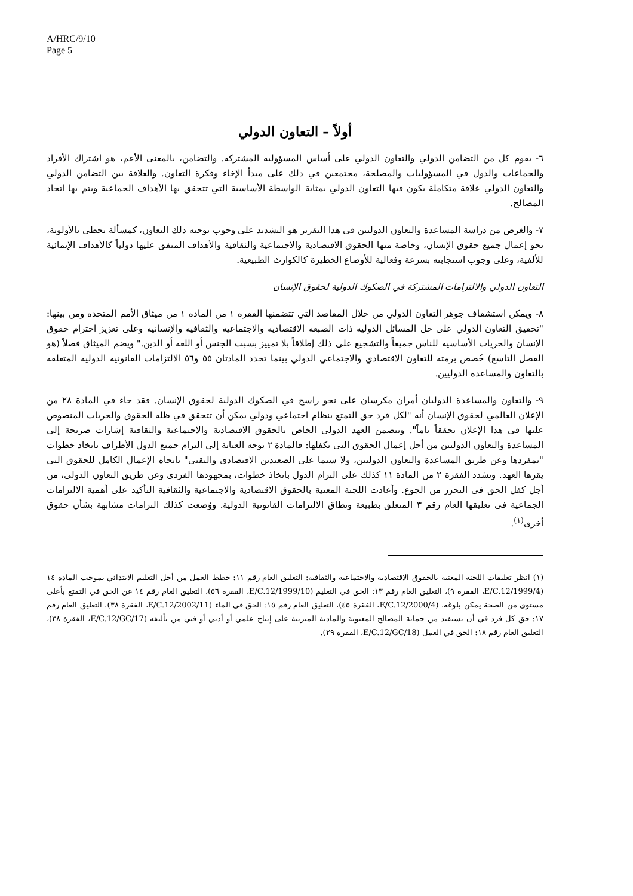A/HRC/9/10
Page 5
أولاً – التعاون الدولي
٦- يقوم كل من التضامن الدولي والتعاون الدولي على أساس المسؤولية المشتركة. والتضامن، بالمعنى الأعم، هو اشتراك الأفراد والجماعات والدول في المسؤوليات والمصلحة، مجتمعين في ذلك على مبدأ الإخاء وفكرة التعاون. والعلاقة بين التضامن الدولي والتعاون الدولي علاقة متكاملة يكون فيها التعاون الدولي بمثابة الواسطة الأساسية التي تتحقق بها الأهداف الجماعية ويتم بها اتحاد المصالح.
٧- والغرض من دراسة المساعدة والتعاون الدوليين في هذا التقرير هو التشديد على وجوب توجيه ذلك التعاون، كمسألة تحظى بالأولوية، نحو إعمال جميع حقوق الإنسان، وخاصة منها الحقوق الاقتصادية والاجتماعية والثقافية والأهداف المتفق عليها دولياً كالأهداف الإنمائية للألفية، وعلى وجوب استجابته بسرعة وفعالية للأوضاع الخطيرة كالكوارث الطبيعية.
التعاون الدولي والالتزامات المشتركة في الصكوك الدولية لحقوق الإنسان
٨- ويمكن استشفاف جوهر التعاون الدولي من خلال المقاصد التي تتضمنها الفقرة ١ من المادة ١ من ميثاق الأمم المتحدة ومن بينها: "تحقيق التعاون الدولي على حل المسائل الدولية ذات الصبغة الاقتصادية والاجتماعية والثقافية والإنسانية وعلى تعزيز احترام حقوق الإنسان والحريات الأساسية للناس جميعاً والتشجيع على ذلك إطلاقاً بلا تمييز بسبب الجنس أو اللغة أو الدين." ويضم الميثاق فصلاً (هو الفصل التاسع) خُصص برمته للتعاون الاقتصادي والاجتماعي الدولي بينما تحدد المادتان ٥٥ و٥٦ الالتزامات القانونية الدولية المتعلقة بالتعاون والمساعدة الدوليين.
٩- والتعاون والمساعدة الدوليان أمران مكرسان على نحو راسخ في الصكوك الدولية لحقوق الإنسان. فقد جاء في المادة ٢٨ من الإعلان العالمي لحقوق الإنسان أنه "لكل فرد حق التمتع بنظام اجتماعي ودولي يمكن أن تتحقق في ظله الحقوق والحريات المنصوص عليها في هذا الإعلان تحققاً تاماً". ويتضمن العهد الدولي الخاص بالحقوق الاقتصادية والاجتماعية والثقافية إشارات صريحة إلى المساعدة والتعاون الدوليين من أجل إعمال الحقوق التي يكفلها: فالمادة ٢ توجه العناية إلى التزام جميع الدول الأطراف باتخاذ خطوات "بمفردها وعن طريق المساعدة والتعاون الدوليين، ولا سيما على الصعيدين الاقتصادي والتقني" باتجاه الإعمال الكامل للحقوق التي يقرها العهد. وتشدد الفقرة ٢ من المادة ١١ كذلك على التزام الدول باتخاذ خطوات، بمجهودها الفردي وعن طريق التعاون الدولي، من أجل كفل الحق في التحرر من الجوع. وأعادت اللجنة المعنية بالحقوق الاقتصادية والاجتماعية والثقافية التأكيد على أهمية الالتزامات الجماعية في تعليقها العام رقم ٣ المتعلق بطبيعة ونطاق الالتزامات القانونية الدولية. ووُضعت كذلك التزامات مشابهة بشأن حقوق أخرى<sup>(١)</sup>.
(١) انظر تعليقات اللجنة المعنية بالحقوق الاقتصادية والاجتماعية والثقافية: التعليق العام رقم ١١: خطط العمل من أجل التعليم الابتدائي بموجب المادة ١٤ (E/C.12/1999/4، الفقرة ٩)، التعليق العام رقم ١٣: الحق في التعليم (E/C.12/1999/10، الفقرة ٥٦)، التعليق العام رقم ١٤ عن الحق في التمتع بأعلى مستوى من الصحة يمكن بلوغه، (E/C.12/2000/4، الفقرة ٤٥)، التعليق العام رقم ١٥: الحق في الماء (E/C.12/2002/11، الفقرة ٣٨)، التعليق العام رقم ١٧: حق كل فرد في أن يستفيد من حماية المصالح المعنوية والمادية المترتبة على إنتاج علمي أو أدبي أو فني من تأليفه (E/C.12/GC/17، الفقرة ٣٨)، التعليق العام رقم ١٨: الحق في العمل (E/C.12/GC/18، الفقرة ٢٩).